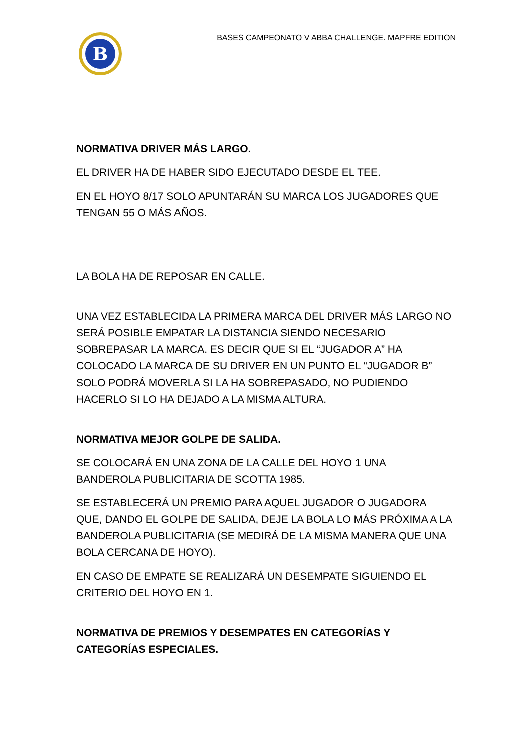B
BASES CAMPEONATO V ABBA CHALLENGE. MAPFRE EDITION
NORMATIVA DRIVER MÁS LARGO.
EL DRIVER HA DE HABER SIDO EJECUTADO DESDE EL TEE.
EN EL HOYO 8/17 SOLO APUNTARÁN SU MARCA LOS JUGADORES QUE TENGAN 55 O MÁS AÑOS.
LA BOLA HA DE REPOSAR EN CALLE.
UNA VEZ ESTABLECIDA LA PRIMERA MARCA DEL DRIVER MÁS LARGO NO SERÁ POSIBLE EMPATAR LA DISTANCIA SIENDO NECESARIO SOBREPASAR LA MARCA. ES DECIR QUE SI EL “JUGADOR A” HA COLOCADO LA MARCA DE SU DRIVER EN UN PUNTO EL “JUGADOR B” SOLO PODRÁ MOVERLA SI LA HA SOBREPASADO, NO PUDIENDO HACERLO SI LO HA DEJADO A LA MISMA ALTURA.
NORMATIVA MEJOR GOLPE DE SALIDA.
SE COLOCARÁ EN UNA ZONA DE LA CALLE DEL HOYO 1 UNA BANDEROLA PUBLICITARIA DE SCOTTA 1985.
SE ESTABLECERÁ UN PREMIO PARA AQUEL JUGADOR O JUGADORA QUE, DANDO EL GOLPE DE SALIDA, DEJE LA BOLA LO MÁS PRÓXIMA A LA BANDEROLA PUBLICITARIA (SE MEDIRÁ DE LA MISMA MANERA QUE UNA BOLA CERCANA DE HOYO).
EN CASO DE EMPATE SE REALIZARÁ UN DESEMPATE SIGUIENDO EL CRITERIO DEL HOYO EN 1.
NORMATIVA DE PREMIOS Y DESEMPATES EN CATEGORÍAS Y CATEGORÍAS ESPECIALES.